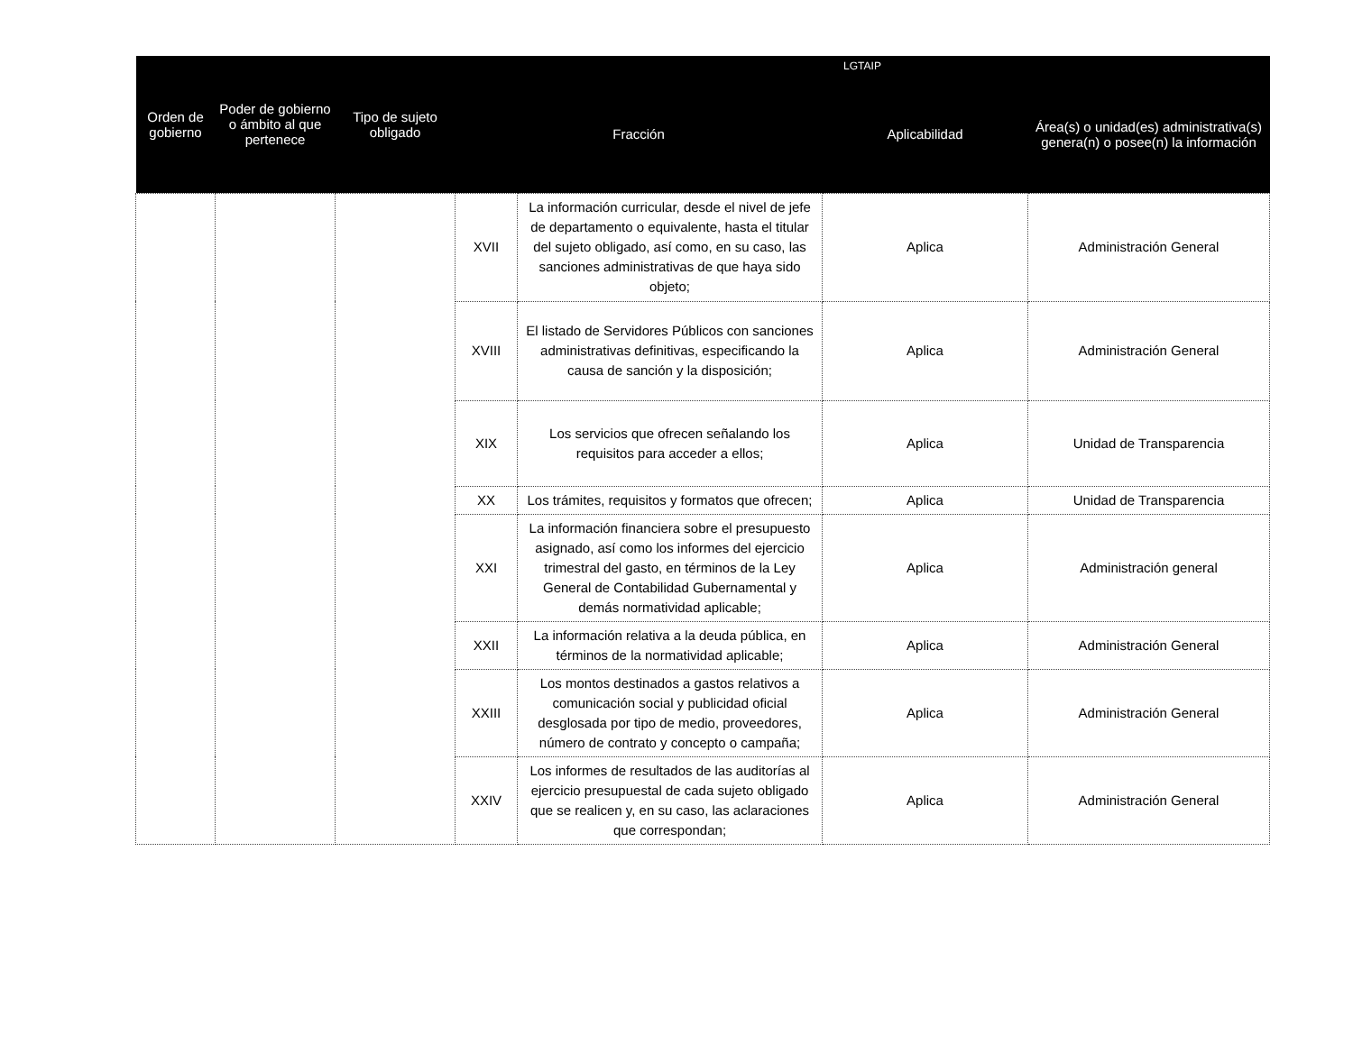| Orden de gobierno | Poder de gobierno o ámbito al que pertenece | Tipo de sujeto obligado | LGTAIP | | | |
| --- | --- | --- | --- | --- | --- | --- |
| | | | Fracción | | Aplicabilidad | Área(s) o unidad(es) administrativa(s) genera(n) o posee(n) la información |
| | | | XVII | La información curricular, desde el nivel de jefe de departamento o equivalente, hasta el titular del sujeto obligado, así como, en su caso, las sanciones administrativas de que haya sido objeto; | Aplica | Administración General |
| | | | XVIII | El listado de Servidores Públicos con sanciones administrativas definitivas, especificando la causa de sanción y la disposición; | Aplica | Administración General |
| | | | XIX | Los servicios que ofrecen señalando los requisitos para acceder a ellos; | Aplica | Unidad de Transparencia |
| | | | XX | Los trámites, requisitos y formatos que ofrecen; | Aplica | Unidad de Transparencia |
| | | | XXI | La información financiera sobre el presupuesto asignado, así como los informes del ejercicio trimestral del gasto, en términos de la Ley General de Contabilidad Gubernamental y demás normatividad aplicable; | Aplica | Administración general |
| | | | XXII | La información relativa a la deuda pública, en términos de la normatividad aplicable; | Aplica | Administración General |
| | | | XXIII | Los montos destinados a gastos relativos a comunicación social y publicidad oficial desglosada por tipo de medio, proveedores, número de contrato y concepto o campaña; | Aplica | Administración General |
| | | | XXIV | Los informes de resultados de las auditorías al ejercicio presupuestal de cada sujeto obligado que se realicen y, en su caso, las aclaraciones que correspondan; | Aplica | Administración General |